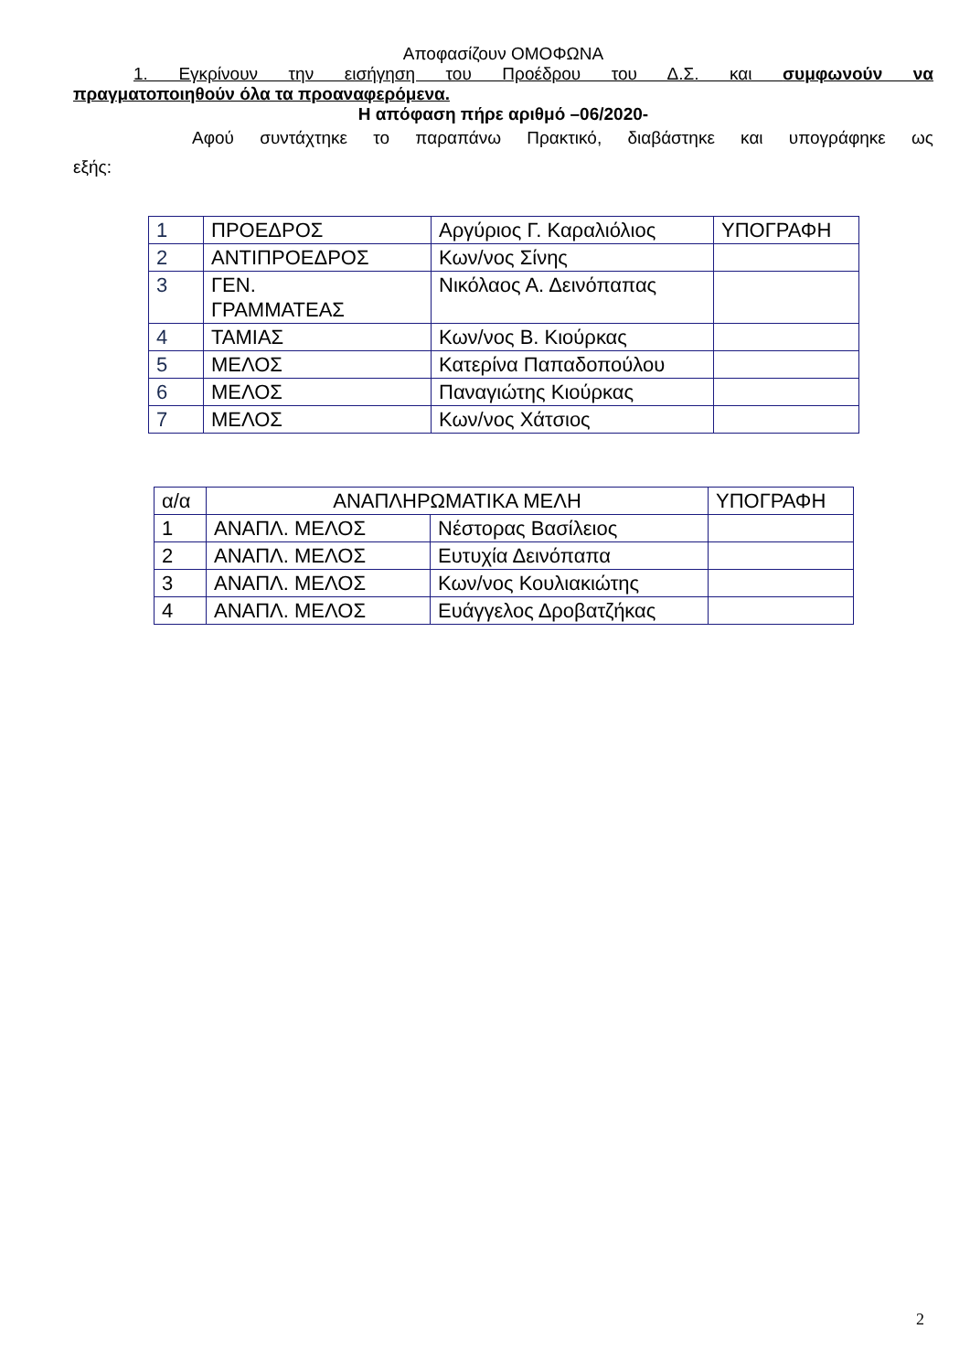Αποφασίζουν ΟΜΟΦΩΝΑ
1. Εγκρίνουν την εισήγηση του Προέδρου του Δ.Σ. και συμφωνούν να
πραγματοποιηθούν όλα τα προαναφερόμενα.
Η απόφαση πήρε αριθμό –06/2020-
Αφού συντάχτηκε το παραπάνω Πρακτικό, διαβάστηκε και υπογράφηκε ως
εξής:
| 1 | ΠΡΟΕΔΡΟΣ | Αργύριος Γ. Καραλιόλιος | ΥΠΟΓΡΑΦΗ |
| 2 | ΑΝΤΙΠΡΟΕΔΡΟΣ | Κων/νος Σίνης | |
| 3 | ΓΕΝ. ΓΡΑΜΜΑΤΕΑΣ | Νικόλαος Α. Δεινόπαπας | |
| 4 | ΤΑΜΙΑΣ | Κων/νος Β. Κιούρκας | |
| 5 | ΜΕΛΟΣ | Κατερίνα Παπαδοπούλου | |
| 6 | ΜΕΛΟΣ | Παναγιώτης Κιούρκας | |
| 7 | ΜΕΛΟΣ | Κων/νος Χάτσιος | |
| α/α | ΑΝΑΠΛΗΡΩΜΑΤΙΚΑ ΜΕΛΗ | | ΥΠΟΓΡΑΦΗ |
| --- | --- | --- | --- |
| 1 | ΑΝΑΠΛ. ΜΕΛΟΣ | Νέστορας Βασίλειος | |
| 2 | ΑΝΑΠΛ. ΜΕΛΟΣ | Ευτυχία Δεινόπαπα | |
| 3 | ΑΝΑΠΛ. ΜΕΛΟΣ | Κων/νος Κουλιακιώτης | |
| 4 | ΑΝΑΠΛ. ΜΕΛΟΣ | Ευάγγελος Δροβατζήκας | |
2